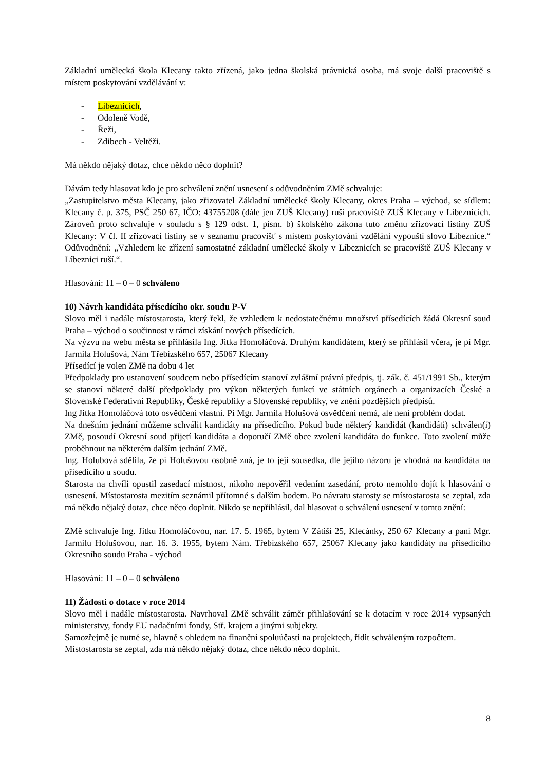Základní umělecká škola Klecany takto zřízená, jako jedna školská právnická osoba, má svoje další pracoviště s místem poskytování vzdělávání v:
- Líbeznicích,
- Odoleně Vodě,
- Řeži,
- Zdibech - Veltěži.
Má někdo nějaký dotaz, chce někdo něco doplnit?
Dávám tedy hlasovat kdo je pro schválení znění usnesení s odůvodněním ZMě schvaluje:
„Zastupitelstvo města Klecany, jako zřizovatel Základní umělecké školy Klecany, okres Praha – východ, se sídlem: Klecany č. p. 375, PSČ 250 67, IČO: 43755208 (dále jen ZUŠ Klecany) ruší pracoviště ZUŠ Klecany v Líbeznicích. Zároveň proto schvaluje v souladu s § 129 odst. 1, písm. b) školského zákona tuto změnu zřizovací listiny ZUŠ Klecany: V čl. II zřizovací listiny se v seznamu pracovišť s místem poskytování vzdělání vypouští slovo Líbeznice.“ Odůvodnění: „Vzhledem ke zřízení samostatné základní umělecké školy v Líbeznicích se pracoviště ZUŠ Klecany v Líbeznici ruší.“.
Hlasování: 11 – 0 – 0 schváleno
10) Návrh kandidáta přísedícího okr. soudu P-V
Slovo měl i nadále místostarosta, který řekl, že vzhledem k nedostatečnému množství přísedících žádá Okresní soud Praha – východ o součinnost v rámci získání nových přísedících.
Na výzvu na webu města se přihlásila Ing. Jitka Homoláčová. Druhým kandidátem, který se přihlásil včera, je pí Mgr. Jarmila Holušová, Nám Třebízského 657, 25067 Klecany
Přísedící je volen ZMě na dobu 4 let
Předpoklady pro ustanovení soudcem nebo přísedícím stanoví zvláštní právní předpis, tj. zák. č. 451/1991 Sb., kterým se stanoví některé další předpoklady pro výkon některých funkcí ve státních orgánech a organizacích České a Slovenské Federativní Republiky, České republiky a Slovenské republiky, ve znění pozdějších předpisů.
Ing Jitka Homoláčová toto osvědčení vlastní. Pí Mgr. Jarmila Holušová osvědčení nemá, ale není problém dodat.
Na dnešním jednání můžeme schválit kandidáty na přísedícího. Pokud bude některý kandidát (kandidáti) schválen(i) ZMě, posoudí Okresní soud přijetí kandidáta a doporučí ZMě obce zvolení kandidáta do funkce. Toto zvolení může proběhnout na některém dalším jednání ZMě.
Ing. Holubová sdělila, že pí Holušovou osobně zná, je to její sousedka, dle jejího názoru je vhodná na kandidáta na přísedícího u soudu.
Starosta na chvíli opustil zasedací místnost, nikoho nepověřil vedením zasedání, proto nemohlo dojít k hlasování o usnesení. Místostarosta mezitím seznámil přítomné s dalším bodem. Po návratu starosty se místostarosta se zeptal, zda má někdo nějaký dotaz, chce něco doplnit. Nikdo se nepřihlásil, dal hlasovat o schválení usnesení v tomto znění:
ZMě schvaluje Ing. Jitku Homoláčovou, nar. 17. 5. 1965, bytem V Zátiší 25, Klecánky, 250 67 Klecany a paní Mgr. Jarmilu Holušovou, nar. 16. 3. 1955, bytem Nám. Třebízského 657, 25067 Klecany jako kandidáty na přísedícího Okresního soudu Praha - východ
Hlasování: 11 – 0 – 0 schváleno
11) Žádosti o dotace v roce 2014
Slovo měl i nadále místostarosta. Navrhoval ZMě schválit záměr přihlašování se k dotacím v roce 2014 vypsaných ministerstvy, fondy EU nadačními fondy, Stř. krajem a jinými subjekty.
Samozřejmě je nutné se, hlavně s ohledem na finanční spoluúčasti na projektech, řídit schváleným rozpočtem.
Místostarosta se zeptal, zda má někdo nějaký dotaz, chce někdo něco doplnit.
8